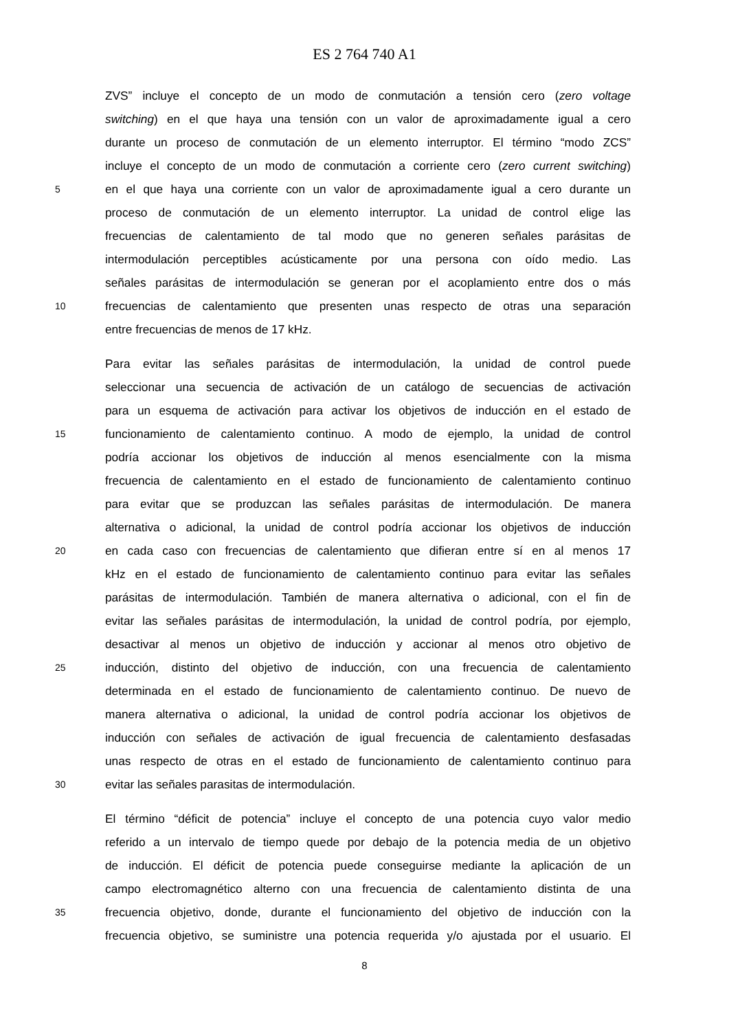ES 2 764 740 A1
ZVS” incluye el concepto de un modo de conmutación a tensión cero (zero voltage
switching) en el que haya una tensión con un valor de aproximadamente igual a cero
durante un proceso de conmutación de un elemento interruptor. El término “modo ZCS”
incluye el concepto de un modo de conmutación a corriente cero (zero current switching)
5 en el que haya una corriente con un valor de aproximadamente igual a cero durante un
proceso de conmutación de un elemento interruptor. La unidad de control elige las
frecuencias de calentamiento de tal modo que no generen señales parásitas de
intermodulación perceptibles acústicamente por una persona con oído medio. Las
señales parásitas de intermodulación se generan por el acoplamiento entre dos o más
10 frecuencias de calentamiento que presenten unas respecto de otras una separación
entre frecuencias de menos de 17 kHz.
Para evitar las señales parásitas de intermodulación, la unidad de control puede
seleccionar una secuencia de activación de un catálogo de secuencias de activación
para un esquema de activación para activar los objetivos de inducción en el estado de
15 funcionamiento de calentamiento continuo. A modo de ejemplo, la unidad de control
podría accionar los objetivos de inducción al menos esencialmente con la misma
frecuencia de calentamiento en el estado de funcionamiento de calentamiento continuo
para evitar que se produzcan las señales parásitas de intermodulación. De manera
alternativa o adicional, la unidad de control podría accionar los objetivos de inducción
20 en cada caso con frecuencias de calentamiento que difieran entre sí en al menos 17
kHz en el estado de funcionamiento de calentamiento continuo para evitar las señales
parásitas de intermodulación. También de manera alternativa o adicional, con el fin de
evitar las señales parásitas de intermodulación, la unidad de control podría, por ejemplo,
desactivar al menos un objetivo de inducción y accionar al menos otro objetivo de
25 inducción, distinto del objetivo de inducción, con una frecuencia de calentamiento
determinada en el estado de funcionamiento de calentamiento continuo. De nuevo de
manera alternativa o adicional, la unidad de control podría accionar los objetivos de
inducción con señales de activación de igual frecuencia de calentamiento desfasadas
unas respecto de otras en el estado de funcionamiento de calentamiento continuo para
30 evitar las señales parasitas de intermodulación.
El término “déficit de potencia” incluye el concepto de una potencia cuyo valor medio
referido a un intervalo de tiempo quede por debajo de la potencia media de un objetivo
de inducción. El déficit de potencia puede conseguirse mediante la aplicación de un
campo electromagnético alterno con una frecuencia de calentamiento distinta de una
35 frecuencia objetivo, donde, durante el funcionamiento del objetivo de inducción con la
frecuencia objetivo, se suministre una potencia requerida y/o ajustada por el usuario. El
8